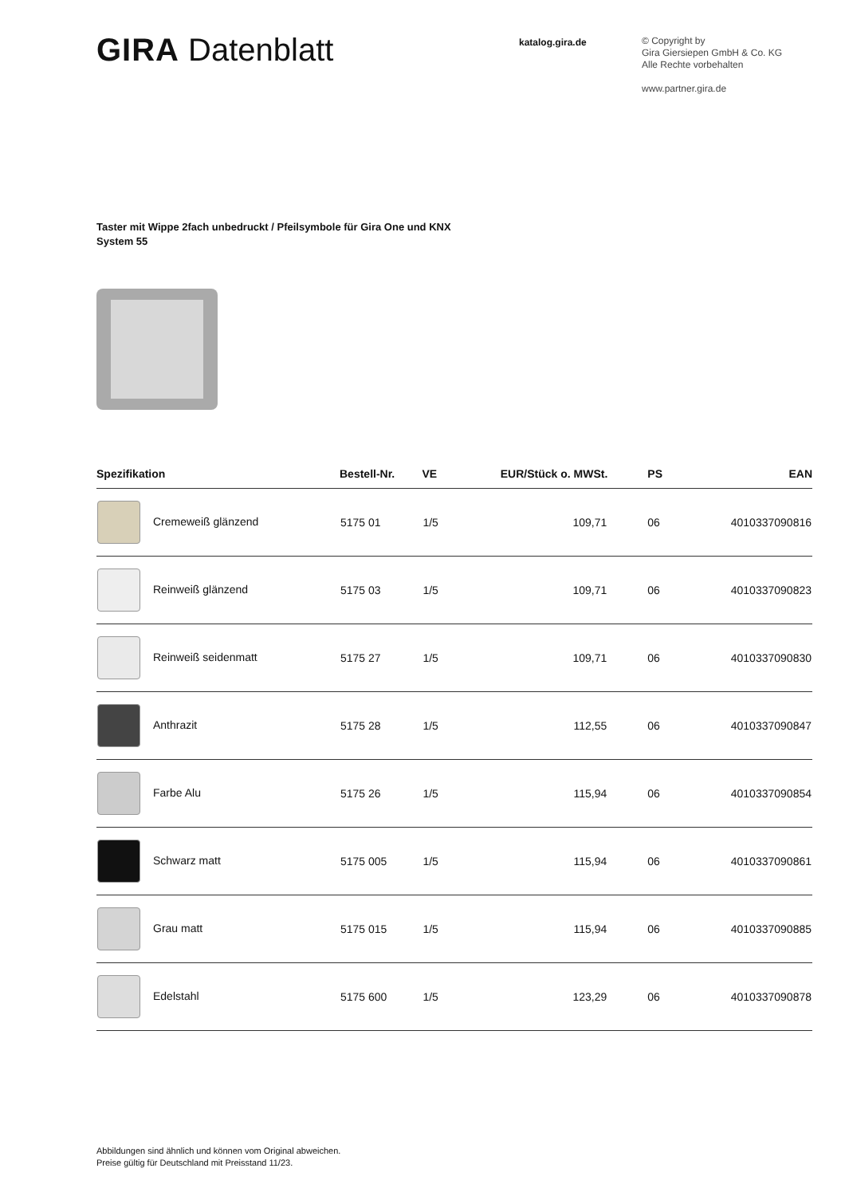GIRA Datenblatt
katalog.gira.de
© Copyright by
Gira Giersiepen GmbH & Co. KG
Alle Rechte vorbehalten
www.partner.gira.de
Taster mit Wippe 2fach unbedruckt / Pfeilsymbole für Gira One und KNX
System 55
| Spezifikation | Bestell-Nr. | VE | EUR/Stück o. MWSt. | PS | EAN |
| --- | --- | --- | --- | --- | --- |
| Cremeweiß glänzend | 5175 01 | 1/5 | 109,71 | 06 | 4010337090816 |
| Reinweiß glänzend | 5175 03 | 1/5 | 109,71 | 06 | 4010337090823 |
| Reinweiß seidenmatt | 5175 27 | 1/5 | 109,71 | 06 | 4010337090830 |
| Anthrazit | 5175 28 | 1/5 | 112,55 | 06 | 4010337090847 |
| Farbe Alu | 5175 26 | 1/5 | 115,94 | 06 | 4010337090854 |
| Schwarz matt | 5175 005 | 1/5 | 115,94 | 06 | 4010337090861 |
| Grau matt | 5175 015 | 1/5 | 115,94 | 06 | 4010337090885 |
| Edelstahl | 5175 600 | 1/5 | 123,29 | 06 | 4010337090878 |
Abbildungen sind ähnlich und können vom Original abweichen.
Preise gültig für Deutschland mit Preisstand 11/23.